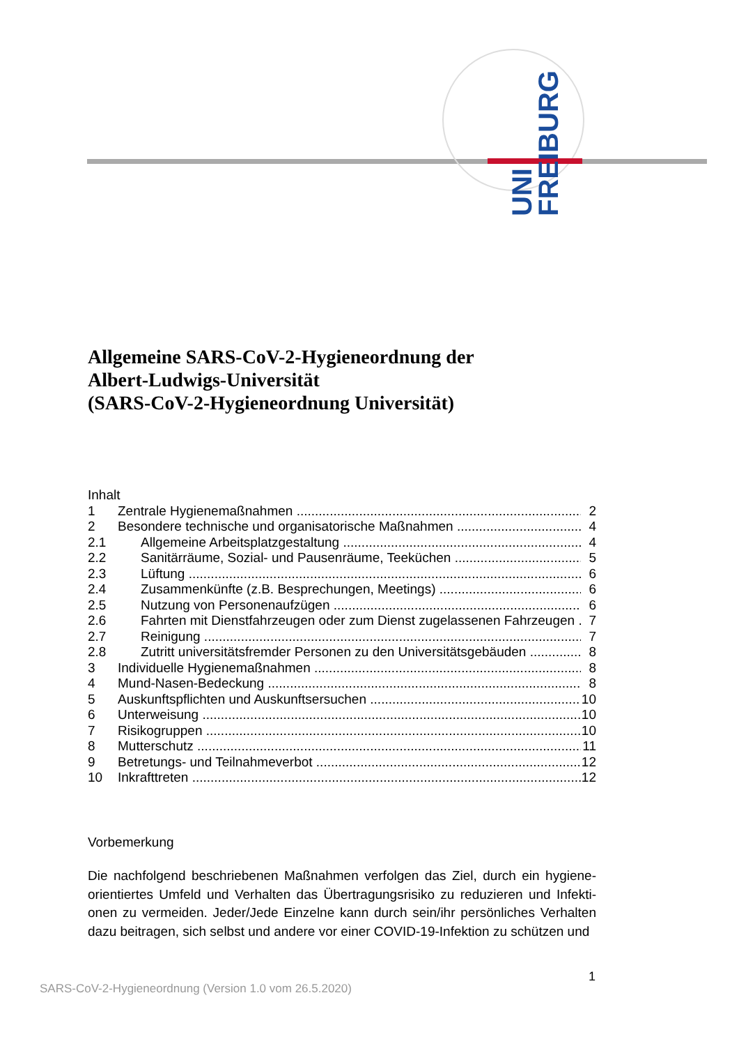UNI FREIBURG
Allgemeine SARS-CoV-2-Hygieneordnung der
Albert-Ludwigs-Universität
(SARS-CoV-2-Hygieneordnung Universität)
Inhalt
1 Zentrale Hygienemaßnahmen 2
2 Besondere technische und organisatorische Maßnahmen 4
2.1 Allgemeine Arbeitsplatzgestaltung 4
2.2 Sanitärräume, Sozial- und Pausenräume, Teeküchen 5
2.3 Lüftung 6
2.4 Zusammenkünfte (z.B. Besprechungen, Meetings) 6
2.5 Nutzung von Personenaufzügen 6
2.6 Fahrten mit Dienstfahrzeugen oder zum Dienst zugelassenen Fahrzeugen 7
2.7 Reinigung 7
2.8 Zutritt universitätsfremder Personen zu den Universitätsgebäuden 8
3 Individuelle Hygienemaßnahmen 8
4 Mund-Nasen-Bedeckung 8
5 Auskunftspflichten und Auskunftsersuchen 10
6 Unterweisung 10
7 Risikogruppen 10
8 Mutterschutz 11
9 Betretungs- und Teilnahmeverbot 12
10 Inkrafttreten 12
Vorbemerkung
Die nachfolgend beschriebenen Maßnahmen verfolgen das Ziel, durch ein hygiene-orientiertes Umfeld und Verhalten das Übertragungsrisiko zu reduzieren und Infekti-onen zu vermeiden. Jeder/Jede Einzelne kann durch sein/ihr persönliches Verhalten dazu beitragen, sich selbst und andere vor einer COVID-19-Infektion zu schützen und
1
SARS-CoV-2-Hygieneordnung (Version 1.0 vom 26.5.2020)